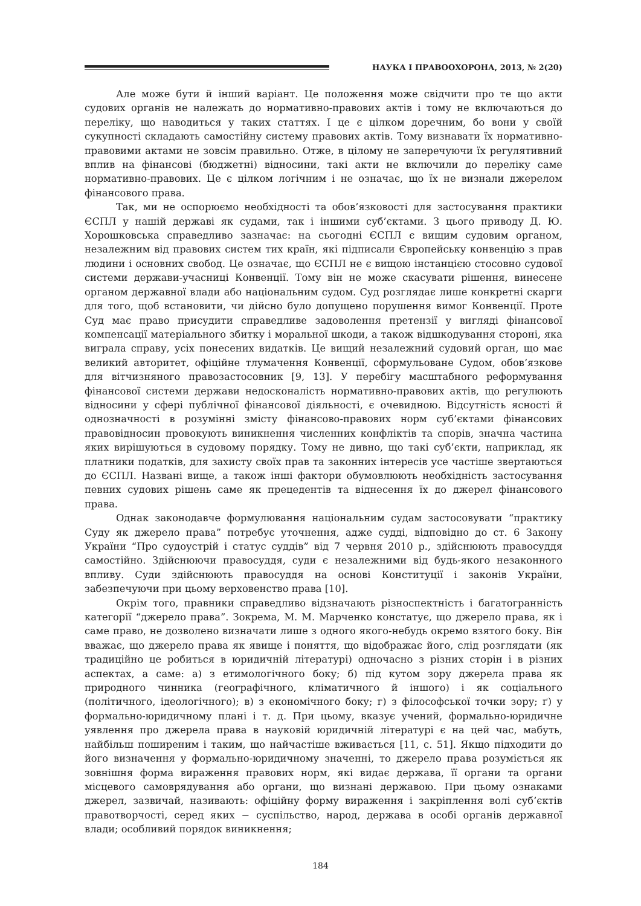НАУКА І ПРАВООХОРОНА, 2013, № 2(20)
Але може бути й інший варіант. Це положення може свідчити про те що акти судових органів не належать до нормативно-правових актів і тому не включаються до переліку, що наводиться у таких статтях. І це є цілком доречним, бо вони у своїй сукупності складають самостійну систему правових актів. Тому визнавати їх нормативно-правовими актами не зовсім правильно. Отже, в цілому не заперечуючи їх регулятивний вплив на фінансові (бюджетні) відносини, такі акти не включили до переліку саме нормативно-правових. Це є цілком логічним і не означає, що їх не визнали джерелом фінансового права.
Так, ми не оспорюємо необхідності та обов’язковості для застосування практики ЄСПЛ у нашій державі як судами, так і іншими суб’єктами. З цього приводу Д. Ю. Хорошковська справедливо зазначає: на сьогодні ЄСПЛ є вищим судовим органом, незалежним від правових систем тих країн, які підписали Європейську конвенцію з прав людини і основних свобод. Це означає, що ЄСПЛ не є вищою інстанцією стосовно судової системи держави-учасниці Конвенції. Тому він не може скасувати рішення, винесене органом державної влади або національним судом. Суд розглядає лише конкретні скарги для того, щоб встановити, чи дійсно було допущено порушення вимог Конвенції. Проте Суд має право присудити справедливе задоволення претензії у вигляді фінансової компенсації матеріального збитку і моральної шкоди, а також відшкодування стороні, яка виграла справу, усіх понесених видатків. Це вищий незалежний судовий орган, що має великий авторитет, офіційне тлумачення Конвенції, сформульоване Судом, обов’язкове для вітчизняного правозастосовник [9, 13]. У перебігу масштабного реформування фінансової системи держави недосконалість нормативно-правових актів, що регулюють відносини у сфері публічної фінансової діяльності, є очевидною. Відсутність ясності й однозначності в розумінні змісту фінансово-правових норм суб’єктами фінансових правовідносин провокують виникнення численних конфліктів та спорів, значна частина яких вирішуються в судовому порядку. Тому не дивно, що такі суб’єкти, наприклад, як платники податків, для захисту своїх прав та законних інтересів усе частіше звертаються до ЄСПЛ. Названі вище, а також інші фактори обумовлюють необхідність застосування певних судових рішень саме як прецедентів та віднесення їх до джерел фінансового права.
Однак законодавче формулювання національним судам застосовувати “практику Суду як джерело права” потребує уточнення, адже судді, відповідно до ст. 6 Закону України “Про судоустрій і статус суддів” від 7 червня 2010 р., здійснюють правосуддя самостійно. Здійснюючи правосуддя, суди є незалежними від будь-якого незаконного впливу. Суди здійснюють правосуддя на основі Конституції і законів України, забезпечуючи при цьому верховенство права [10].
Окрім того, правники справедливо відзначають різноспектність і багатогранність категорії “джерело права”. Зокрема, М. М. Марченко констатує, що джерело права, як і саме право, не дозволено визначати лише з одного якого-небудь окремо взятого боку. Він вважає, що джерело права як явище і поняття, що відображає його, слід розглядати (як традиційно це робиться в юридичній літературі) одночасно з різних сторін і в різних аспектах, а саме: а) з етимологічного боку; б) під кутом зору джерела права як природного чинника (географічного, кліматичного й іншого) і як соціального (політичного, ідеологічного); в) з економічного боку; г) з філософської точки зору; ґ) у формально-юридичному плані і т. д. При цьому, вказує учений, формально-юридичне уявлення про джерела права в науковій юридичній літературі є на цей час, мабуть, найбільш поширеним і таким, що найчастіше вживається [11, с. 51]. Якщо підходити до його визначення у формально-юридичному значенні, то джерело права розуміється як зовнішня форма вираження правових норм, які видає держава, її органи та органи місцевого самоврядування або органи, що визнані державою. При цьому ознаками джерел, зазвичай, називають: офіційну форму вираження і закріплення волі суб’єктів правотворчості, серед яких − суспільство, народ, держава в особі органів державної влади; особливий порядок виникнення;
184